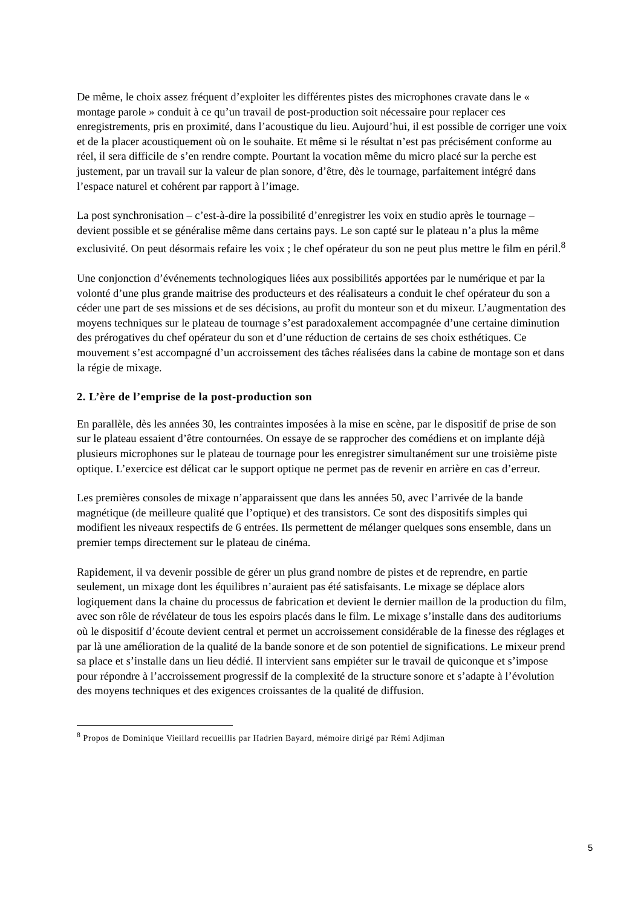De même, le choix assez fréquent d’exploiter les différentes pistes des microphones cravate dans le « montage parole » conduit à ce qu’un travail de post-production soit nécessaire pour replacer ces enregistrements, pris en proximité, dans l’acoustique du lieu. Aujourd’hui, il est possible de corriger une voix et de la placer acoustiquement où on le souhaite. Et même si le résultat n’est pas précisément conforme au réel, il sera difficile de s’en rendre compte. Pourtant la vocation même du micro placé sur la perche est justement, par un travail sur la valeur de plan sonore, d’être, dès le tournage, parfaitement intégré dans l’espace naturel et cohérent par rapport à l’image.
La post synchronisation – c’est-à-dire la possibilité d’enregistrer les voix en studio après le tournage – devient possible et se généralise même dans certains pays. Le son capté sur le plateau n’a plus la même exclusivité. On peut désormais refaire les voix ; le chef opérateur du son ne peut plus mettre le film en péril.<sup>8</sup>
Une conjonction d’événements technologiques liées aux possibilités apportées par le numérique et par la volonté d’une plus grande maitrise des producteurs et des réalisateurs a conduit le chef opérateur du son a céder une part de ses missions et de ses décisions, au profit du monteur son et du mixeur. L’augmentation des moyens techniques sur le plateau de tournage s’est paradoxalement accompagnée d’une certaine diminution des prérogatives du chef opérateur du son et d’une réduction de certains de ses choix esthétiques. Ce mouvement s’est accompagné d’un accroissement des tâches réalisées dans la cabine de montage son et dans la régie de mixage.
2. L’ère de l’emprise de la post-production son
En parallèle, dès les années 30, les contraintes imposées à la mise en scène, par le dispositif de prise de son sur le plateau essaient d’être contournées. On essaye de se rapprocher des comédiens et on implante déjà plusieurs microphones sur le plateau de tournage pour les enregistrer simultanément sur une troisième piste optique. L’exercice est délicat car le support optique ne permet pas de revenir en arrière en cas d’erreur.
Les premières consoles de mixage n’apparaissent que dans les années 50, avec l’arrivée de la bande magnétique (de meilleure qualité que l’optique) et des transistors. Ce sont des dispositifs simples qui modifient les niveaux respectifs de 6 entrées. Ils permettent de mélanger quelques sons ensemble, dans un premier temps directement sur le plateau de cinéma.
Rapidement, il va devenir possible de gérer un plus grand nombre de pistes et de reprendre, en partie seulement, un mixage dont les équilibres n’auraient pas été satisfaisants. Le mixage se déplace alors logiquement dans la chaine du processus de fabrication et devient le dernier maillon de la production du film, avec son rôle de révélateur de tous les espoirs placés dans le film. Le mixage s’installe dans des auditoriums où le dispositif d’écoute devient central et permet un accroissement considérable de la finesse des réglages et par là une amélioration de la qualité de la bande sonore et de son potentiel de significations. Le mixeur prend sa place et s’installe dans un lieu dédié. Il intervient sans empiéter sur le travail de quiconque et s’impose pour répondre à l’accroissement progressif de la complexité de la structure sonore et s’adapte à l’évolution des moyens techniques et des exigences croissantes de la qualité de diffusion.
<sup>8</sup> Propos de Dominique Vieillard recueillis par Hadrien Bayard, mémoire dirigé par Rémi Adjiman
5